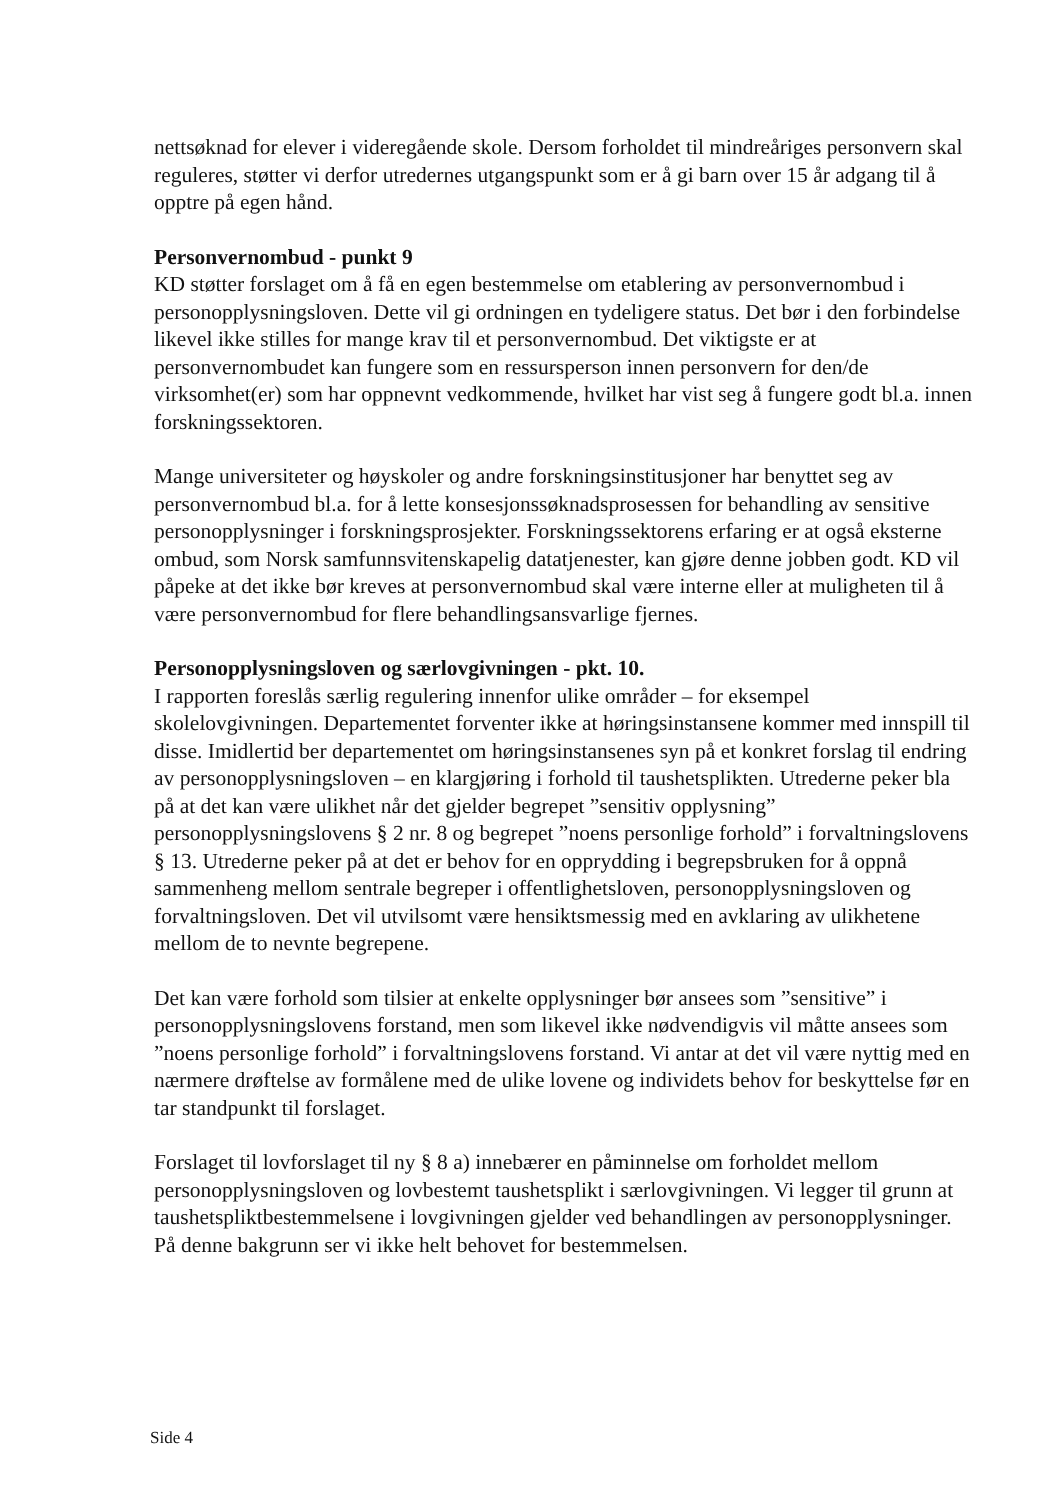nettsøknad for elever i videregående skole. Dersom forholdet til mindreåriges personvern skal reguleres, støtter vi derfor utredernes utgangspunkt som er å gi barn over 15 år adgang til å opptre på egen hånd.
Personvernombud - punkt 9
KD støtter forslaget om å få en egen bestemmelse om etablering av personvernombud i personopplysningsloven. Dette vil gi ordningen en tydeligere status. Det bør i den forbindelse likevel ikke stilles for mange krav til et personvernombud. Det viktigste er at personvernombudet kan fungere som en ressursperson innen personvern for den/de virksomhet(er) som har oppnevnt vedkommende, hvilket har vist seg å fungere godt bl.a. innen forskningssektoren.
Mange universiteter og høyskoler og andre forskningsinstitusjoner har benyttet seg av personvernombud bl.a. for å lette konsesjonssøknadsprosessen for behandling av sensitive personopplysninger i forskningsprosjekter. Forskningssektorens erfaring er at også eksterne ombud, som Norsk samfunnsvitenskapelig datatjenester, kan gjøre denne jobben godt. KD vil påpeke at det ikke bør kreves at personvernombud skal være interne eller at muligheten til å være personvernombud for flere behandlingsansvarlige fjernes.
Personopplysningsloven og særlovgivningen - pkt. 10.
I rapporten foreslås særlig regulering innenfor ulike områder – for eksempel skolelovgivningen. Departementet forventer ikke at høringsinstansene kommer med innspill til disse. Imidlertid ber departementet om høringsinstansenes syn på et konkret forslag til endring av personopplysningsloven – en klargjøring i forhold til taushetsplikten. Utrederne peker bla på at det kan være ulikhet når det gjelder begrepet ”sensitiv opplysning” personopplysningslovens § 2 nr. 8 og begrepet ”noens personlige forhold” i forvaltningslovens § 13. Utrederne peker på at det er behov for en opprydding i begrepsbruken for å oppnå sammenheng mellom sentrale begreper i offentlighetsloven, personopplysningsloven og forvaltningsloven. Det vil utvilsomt være hensiktsmessig med en avklaring av ulikhetene mellom de to nevnte begrepene.
Det kan være forhold som tilsier at enkelte opplysninger bør ansees som ”sensitive” i personopplysningslovens forstand, men som likevel ikke nødvendigvis vil måtte ansees som ”noens personlige forhold” i forvaltningslovens forstand. Vi antar at det vil være nyttig med en nærmere drøftelse av formålene med de ulike lovene og individets behov for beskyttelse før en tar standpunkt til forslaget.
Forslaget til lovforslaget til ny § 8 a) innebærer en påminnelse om forholdet mellom personopplysningsloven og lovbestemt taushetsplikt i særlovgivningen. Vi legger til grunn at taushetspliktbestemmelsene i lovgivningen gjelder ved behandlingen av personopplysninger. På denne bakgrunn ser vi ikke helt behovet for bestemmelsen.
Side 4